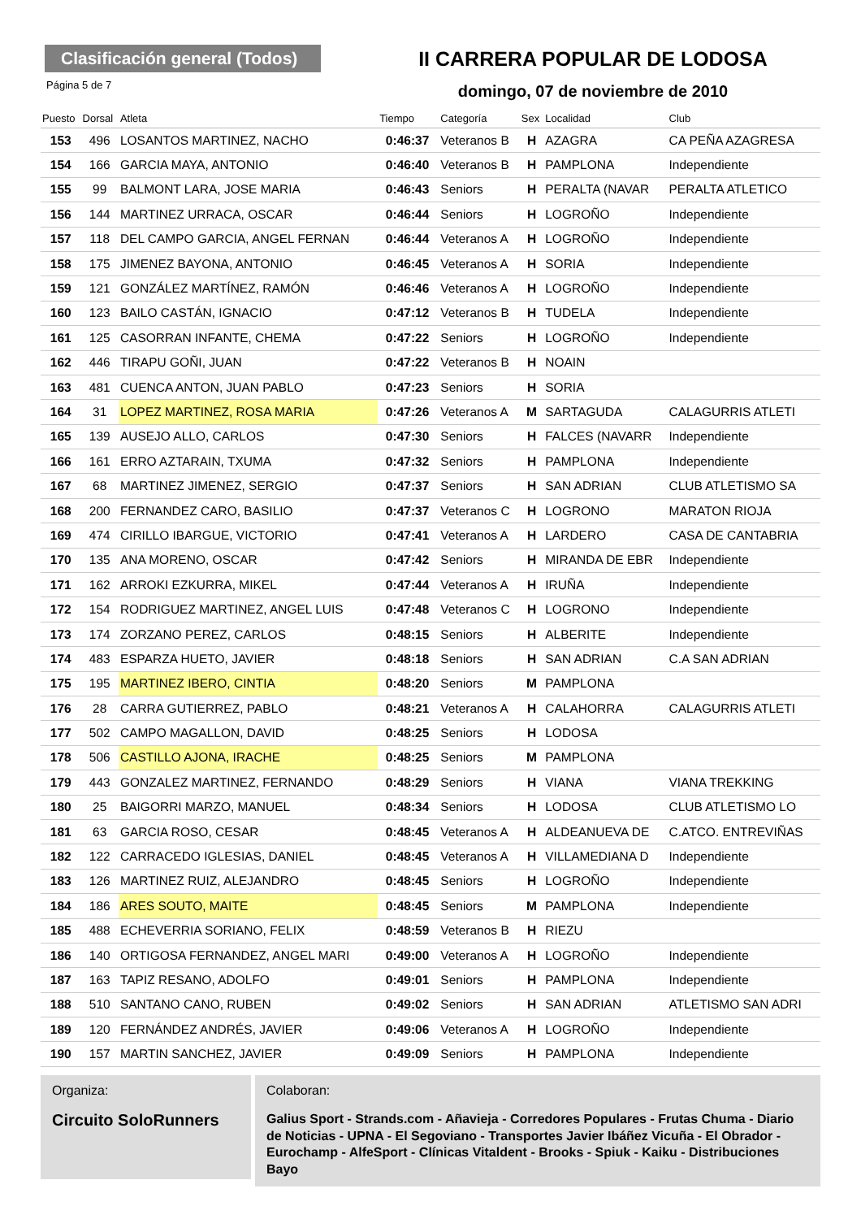Clasificación general (Todos)
Página 5 de 7
II CARRERA POPULAR DE LODOSA
domingo, 07 de noviembre de 2010
| Puesto | Dorsal | Atleta | Tiempo | Categoría | Sex | Localidad | Club |
| --- | --- | --- | --- | --- | --- | --- | --- |
| 153 | 496 | LOSANTOS MARTINEZ, NACHO | 0:46:37 | Veteranos B | H | AZAGRA | CA PEÑA AZAGRESA |
| 154 | 166 | GARCIA MAYA, ANTONIO | 0:46:40 | Veteranos B | H | PAMPLONA | Independiente |
| 155 | 99 | BALMONT LARA, JOSE MARIA | 0:46:43 | Seniors | H | PERALTA (NAVAR | PERALTA ATLETICO |
| 156 | 144 | MARTINEZ URRACA, OSCAR | 0:46:44 | Seniors | H | LOGROÑO | Independiente |
| 157 | 118 | DEL CAMPO GARCIA, ANGEL FERNAN | 0:46:44 | Veteranos A | H | LOGROÑO | Independiente |
| 158 | 175 | JIMENEZ BAYONA, ANTONIO | 0:46:45 | Veteranos A | H | SORIA | Independiente |
| 159 | 121 | GONZÁLEZ MARTÍNEZ, RAMÓN | 0:46:46 | Veteranos A | H | LOGROÑO | Independiente |
| 160 | 123 | BAILO CASTÁN, IGNACIO | 0:47:12 | Veteranos B | H | TUDELA | Independiente |
| 161 | 125 | CASORRAN INFANTE, CHEMA | 0:47:22 | Seniors | H | LOGROÑO | Independiente |
| 162 | 446 | TIRAPU GOÑI, JUAN | 0:47:22 | Veteranos B | H | NOAIN | |
| 163 | 481 | CUENCA ANTON, JUAN PABLO | 0:47:23 | Seniors | H | SORIA | |
| 164 | 31 | LOPEZ MARTINEZ, ROSA MARIA | 0:47:26 | Veteranos A | M | SARTAGUDA | CALAGURRIS ATLETI |
| 165 | 139 | AUSEJO ALLO, CARLOS | 0:47:30 | Seniors | H | FALCES (NAVARR | Independiente |
| 166 | 161 | ERRO AZTARAIN, TXUMA | 0:47:32 | Seniors | H | PAMPLONA | Independiente |
| 167 | 68 | MARTINEZ JIMENEZ, SERGIO | 0:47:37 | Seniors | H | SAN ADRIAN | CLUB ATLETISMO SA |
| 168 | 200 | FERNANDEZ CARO, BASILIO | 0:47:37 | Veteranos C | H | LOGRONO | MARATON RIOJA |
| 169 | 474 | CIRILLO IBARGUE, VICTORIO | 0:47:41 | Veteranos A | H | LARDERO | CASA DE CANTABRIA |
| 170 | 135 | ANA MORENO, OSCAR | 0:47:42 | Seniors | H | MIRANDA DE EBR | Independiente |
| 171 | 162 | ARROKI EZKURRA, MIKEL | 0:47:44 | Veteranos A | H | IRUÑA | Independiente |
| 172 | 154 | RODRIGUEZ MARTINEZ, ANGEL LUIS | 0:47:48 | Veteranos C | H | LOGRONO | Independiente |
| 173 | 174 | ZORZANO PEREZ, CARLOS | 0:48:15 | Seniors | H | ALBERITE | Independiente |
| 174 | 483 | ESPARZA HUETO, JAVIER | 0:48:18 | Seniors | H | SAN ADRIAN | C.A SAN ADRIAN |
| 175 | 195 | MARTINEZ IBERO, CINTIA | 0:48:20 | Seniors | M | PAMPLONA | |
| 176 | 28 | CARRA GUTIERREZ, PABLO | 0:48:21 | Veteranos A | H | CALAHORRA | CALAGURRIS ATLETI |
| 177 | 502 | CAMPO MAGALLON, DAVID | 0:48:25 | Seniors | H | LODOSA | |
| 178 | 506 | CASTILLO AJONA, IRACHE | 0:48:25 | Seniors | M | PAMPLONA | |
| 179 | 443 | GONZALEZ MARTINEZ, FERNANDO | 0:48:29 | Seniors | H | VIANA | VIANA TREKKING |
| 180 | 25 | BAIGORRI MARZO, MANUEL | 0:48:34 | Seniors | H | LODOSA | CLUB ATLETISMO LO |
| 181 | 63 | GARCIA ROSO, CESAR | 0:48:45 | Veteranos A | H | ALDEANUEVA DE | C.ATCO. ENTREVIÑAS |
| 182 | 122 | CARRACEDO IGLESIAS, DANIEL | 0:48:45 | Veteranos A | H | VILLAMEDIANA D | Independiente |
| 183 | 126 | MARTINEZ RUIZ, ALEJANDRO | 0:48:45 | Seniors | H | LOGROÑO | Independiente |
| 184 | 186 | ARES SOUTO, MAITE | 0:48:45 | Seniors | M | PAMPLONA | Independiente |
| 185 | 488 | ECHEVERRIA SORIANO, FELIX | 0:48:59 | Veteranos B | H | RIEZU | |
| 186 | 140 | ORTIGOSA FERNANDEZ, ANGEL MARI | 0:49:00 | Veteranos A | H | LOGROÑO | Independiente |
| 187 | 163 | TAPIZ RESANO, ADOLFO | 0:49:01 | Seniors | H | PAMPLONA | Independiente |
| 188 | 510 | SANTANO CANO, RUBEN | 0:49:02 | Seniors | H | SAN ADRIAN | ATLETISMO SAN ADRI |
| 189 | 120 | FERNÁNDEZ ANDRÉS, JAVIER | 0:49:06 | Veteranos A | H | LOGROÑO | Independiente |
| 190 | 157 | MARTIN SANCHEZ, JAVIER | 0:49:09 | Seniors | H | PAMPLONA | Independiente |
Organiza:
Circuito SoloRunners
Colaboran:
Galius Sport - Strands.com - Añavieja - Corredores Populares - Frutas Chuma - Diario de Noticias - UPNA - El Segoviano - Transportes Javier Ibáñez Vicuña - El Obrador - Eurochamp - AlfeSport - Clínicas Vitaldent - Brooks - Spiuk - Kaiku - Distribuciones Bayo